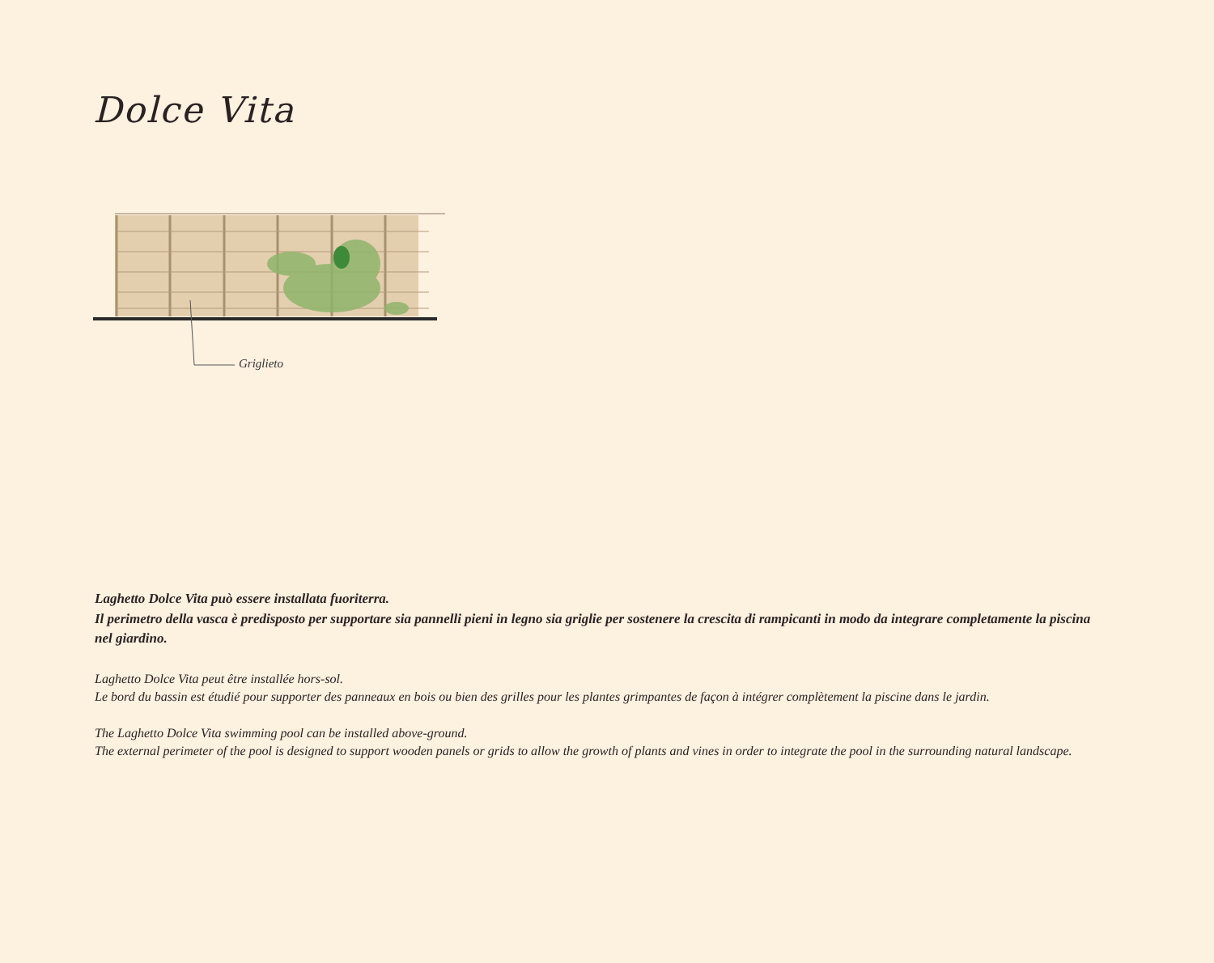Dolce Vita
Griglieto
Laghetto Dolce Vita può essere installata fuoriterra.
Il perimetro della vasca è predisposto per supportare sia pannelli pieni in legno sia griglie per sostenere la crescita di rampicanti in modo da integrare completamente la piscina nel giardino.
Laghetto Dolce Vita peut être installée hors-sol.
Le bord du bassin est étudié pour supporter des panneaux en bois ou bien des grilles pour les plantes grimpantes de façon à intégrer complètement la piscine dans le jardin.
The Laghetto Dolce Vita swimming pool can be installed above-ground.
The external perimeter of the pool is designed to support wooden panels or grids to allow the growth of plants and vines in order to integrate the pool in the surrounding natural landscape.